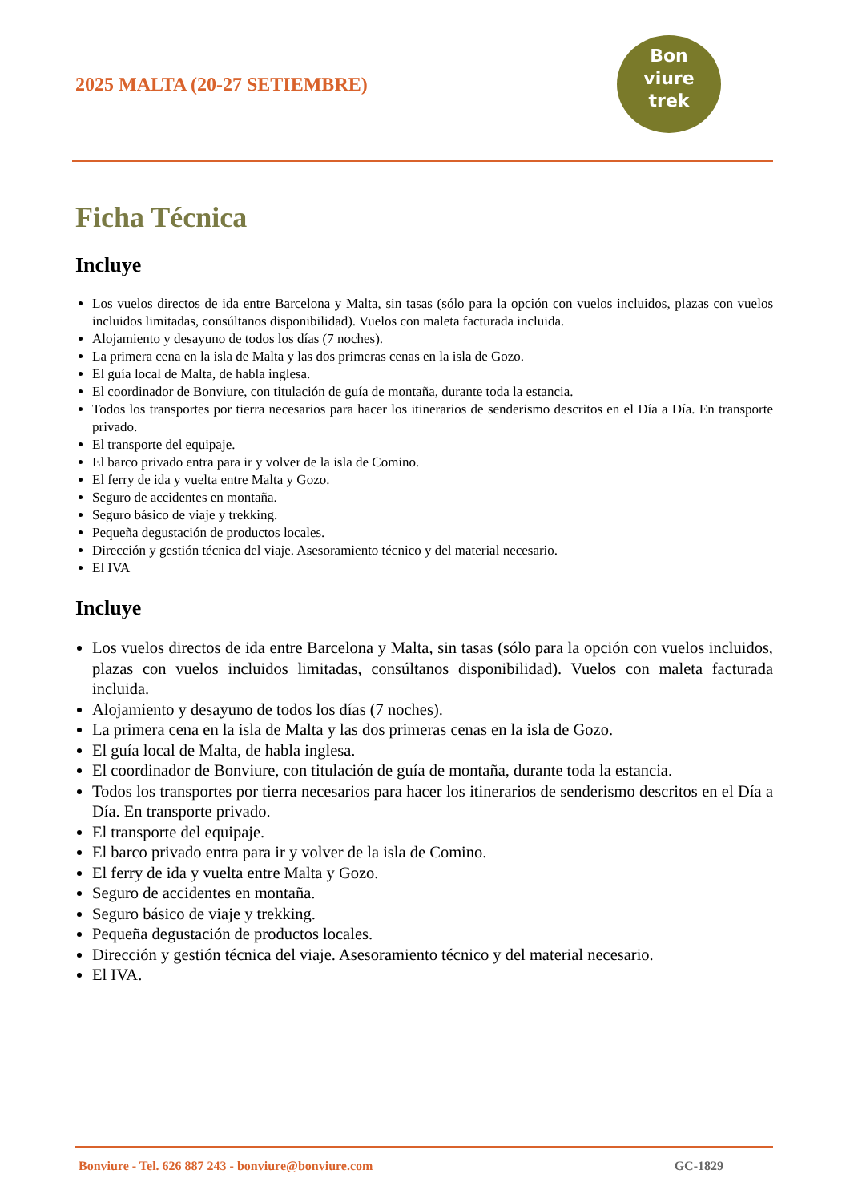2025 MALTA (20-27 SETIEMBRE)
Bon
viure
trek
Ficha Técnica
Incluye
Los vuelos directos de ida entre Barcelona y Malta, sin tasas (sólo para la opción con vuelos incluidos, plazas con vuelos incluidos limitadas, consúltanos disponibilidad). Vuelos con maleta facturada incluida.
Alojamiento y desayuno de todos los días (7 noches).
La primera cena en la isla de Malta y las dos primeras cenas en la isla de Gozo.
El guía local de Malta, de habla inglesa.
El coordinador de Bonviure, con titulación de guía de montaña, durante toda la estancia.
Todos los transportes por tierra necesarios para hacer los itinerarios de senderismo descritos en el Día a Día. En transporte privado.
El transporte del equipaje.
El barco privado entra para ir y volver de la isla de Comino.
El ferry de ida y vuelta entre Malta y Gozo.
Seguro de accidentes en montaña.
Seguro básico de viaje y trekking.
Pequeña degustación de productos locales.
Dirección y gestión técnica del viaje. Asesoramiento técnico y del material necesario.
El IVA
Incluye
Los vuelos directos de ida entre Barcelona y Malta, sin tasas (sólo para la opción con vuelos incluidos, plazas con vuelos incluidos limitadas, consúltanos disponibilidad). Vuelos con maleta facturada incluida.
Alojamiento y desayuno de todos los días (7 noches).
La primera cena en la isla de Malta y las dos primeras cenas en la isla de Gozo.
El guía local de Malta, de habla inglesa.
El coordinador de Bonviure, con titulación de guía de montaña, durante toda la estancia.
Todos los transportes por tierra necesarios para hacer los itinerarios de senderismo descritos en el Día a Día. En transporte privado.
El transporte del equipaje.
El barco privado entra para ir y volver de la isla de Comino.
El ferry de ida y vuelta entre Malta y Gozo.
Seguro de accidentes en montaña.
Seguro básico de viaje y trekking.
Pequeña degustación de productos locales.
Dirección y gestión técnica del viaje. Asesoramiento técnico y del material necesario.
El IVA.
Bonviure - Tel. 626 887 243 - bonviure@bonviure.com GC-1829